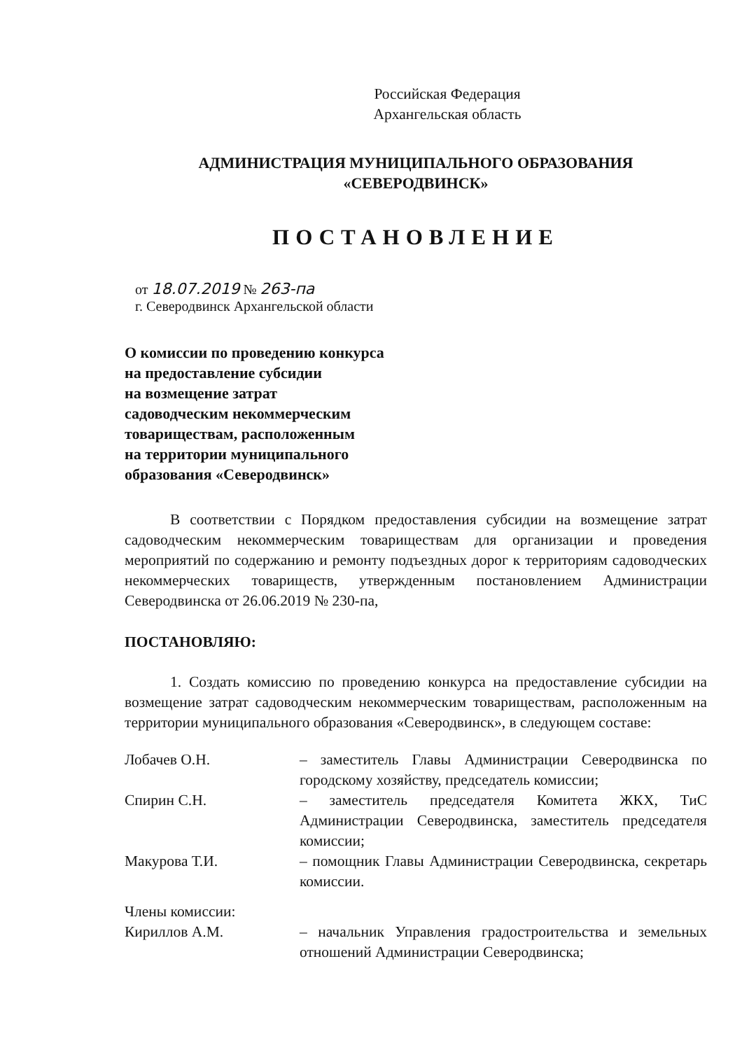Российская Федерация
Архангельская область
АДМИНИСТРАЦИЯ МУНИЦИПАЛЬНОГО ОБРАЗОВАНИЯ
«СЕВЕРОДВИНСК»
ПОСТАНОВЛЕНИЕ
от 18.07.2019 № 263-па
г. Северодвинск Архангельской области
О комиссии по проведению конкурса
на предоставление субсидии
на возмещение затрат
садоводческим некоммерческим
товариществам, расположенным
на территории муниципального
образования «Северодвинск»
В соответствии с Порядком предоставления субсидии на возмещение затрат садоводческим некоммерческим товариществам для организации и проведения мероприятий по содержанию и ремонту подъездных дорог к территориям садоводческих некоммерческих товариществ, утвержденным постановлением Администрации Северодвинска от 26.06.2019 № 230-па,
ПОСТАНОВЛЯЮ:
1. Создать комиссию по проведению конкурса на предоставление субсидии на возмещение затрат садоводческим некоммерческим товариществам, расположенным на территории муниципального образования «Северодвинск», в следующем составе:
| Лобачев О.Н. | – заместитель Главы Администрации Северодвинска по городскому хозяйству, председатель комиссии; |
| Спирин С.Н. | – заместитель председателя Комитета ЖКХ, ТиС Администрации Северодвинска, заместитель председателя комиссии; |
| Макурова Т.И. | – помощник Главы Администрации Северодвинска, секретарь комиссии. |
| Члены комиссии: | |
| Кириллов А.М. | – начальник Управления градостроительства и земельных отношений Администрации Северодвинска; |